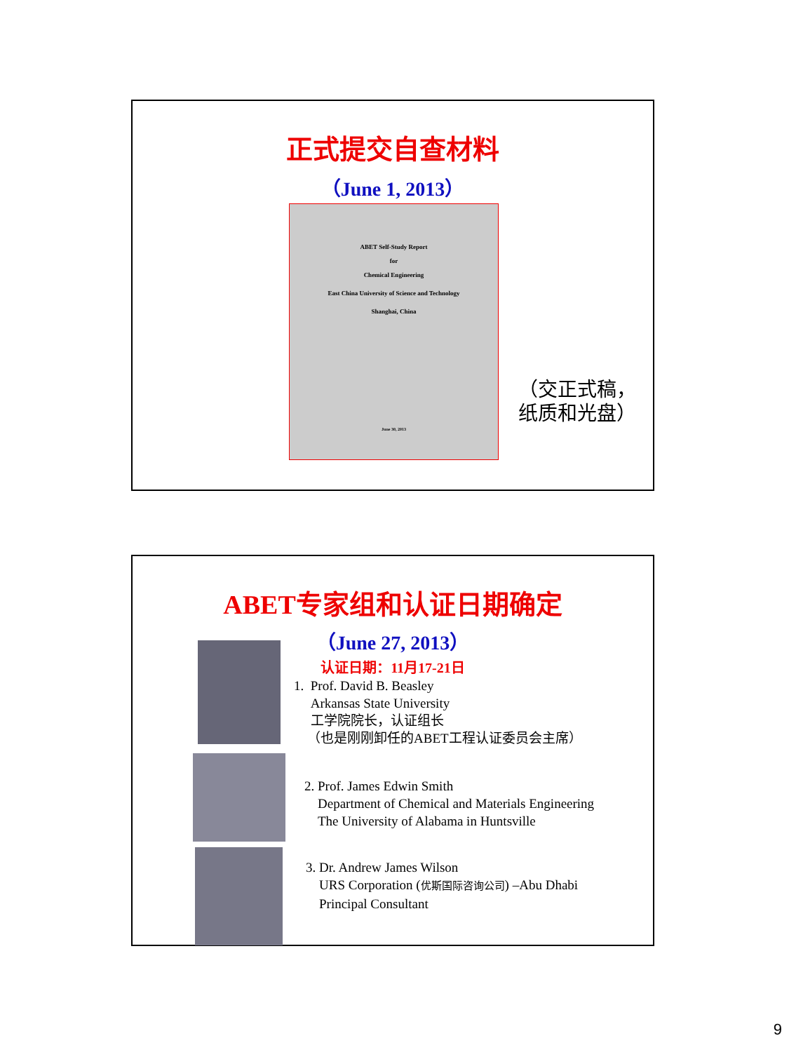正式提交自查材料
（June 1, 2013）
ABET Self-Study Report
for
Chemical Engineering
East China University of Science and Technology
Shanghai, China
June 30, 2013
（交正式稿，
纸质和光盘）
ABET专家组和认证日期确定
（June 27, 2013）
认证日期：11月17-21日
1. Prof. David B. Beasley
Arkansas State University
工学院院长，认证组长
（也是刚刚卸任的ABET工程认证委员会主席）
2. Prof. James Edwin Smith
Department of Chemical and Materials Engineering
The University of Alabama in Huntsville
3. Dr. Andrew James Wilson
URS Corporation (优斯国际咨询公司) –Abu Dhabi
Principal Consultant
9